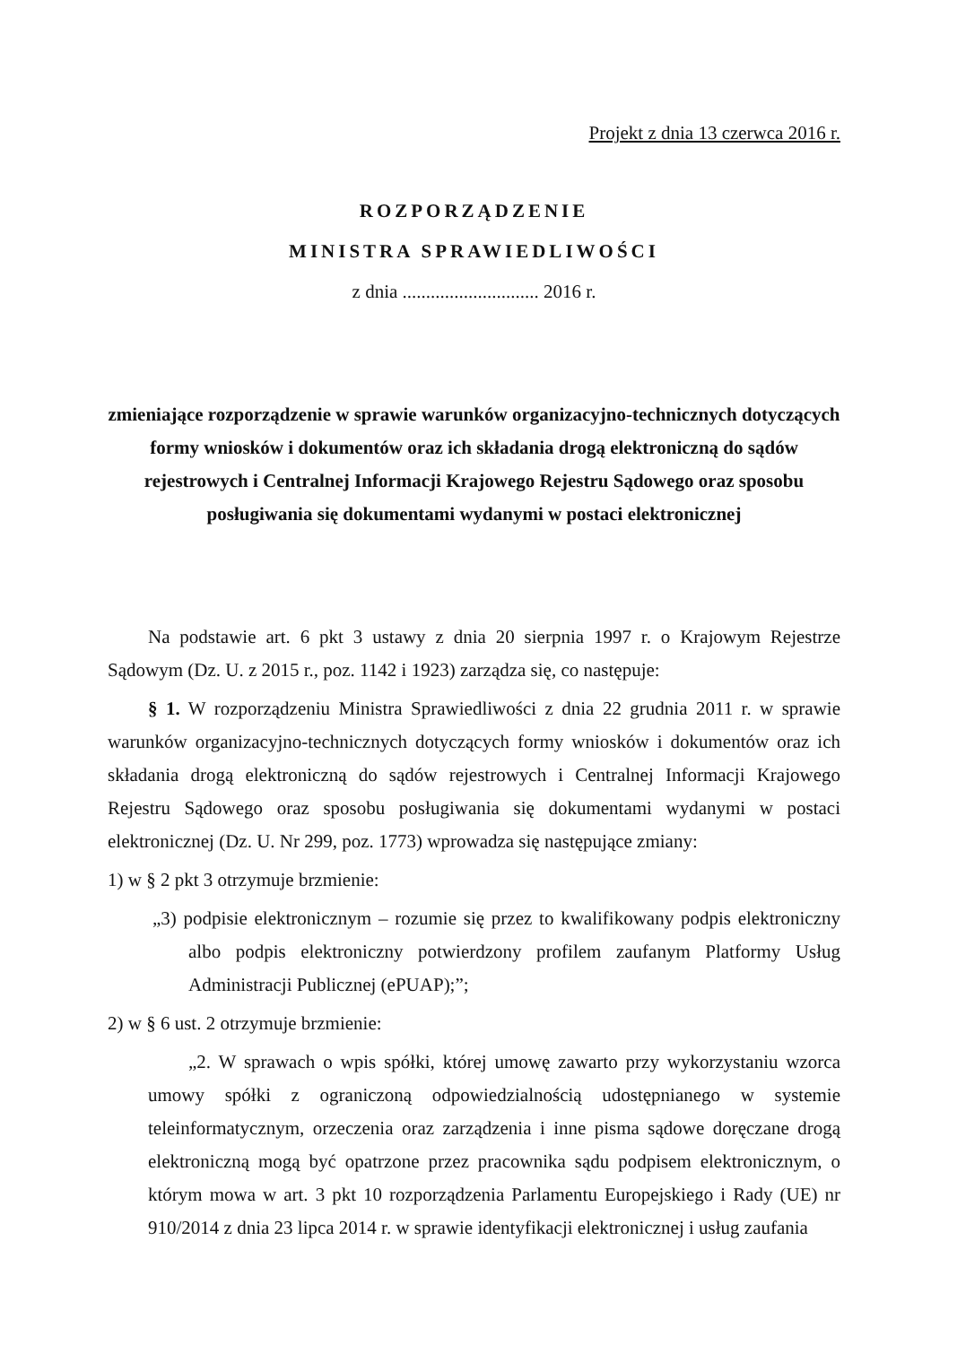Projekt z dnia 13 czerwca 2016 r.
ROZPORZĄDZENIE
MINISTRA SPRAWIEDLIWOŚCI
z dnia ............................. 2016 r.
zmieniające rozporządzenie w sprawie warunków organizacyjno-technicznych dotyczących formy wniosków i dokumentów oraz ich składania drogą elektroniczną do sądów rejestrowych i Centralnej Informacji Krajowego Rejestru Sądowego oraz sposobu posługiwania się dokumentami wydanymi w postaci elektronicznej
Na podstawie art. 6 pkt 3 ustawy z dnia 20 sierpnia 1997 r. o Krajowym Rejestrze Sądowym (Dz. U. z 2015 r., poz. 1142 i 1923) zarządza się, co następuje:
§ 1. W rozporządzeniu Ministra Sprawiedliwości z dnia 22 grudnia 2011 r. w sprawie warunków organizacyjno-technicznych dotyczących formy wniosków i dokumentów oraz ich składania drogą elektroniczną do sądów rejestrowych i Centralnej Informacji Krajowego Rejestru Sądowego oraz sposobu posługiwania się dokumentami wydanymi w postaci elektronicznej (Dz. U. Nr 299, poz. 1773) wprowadza się następujące zmiany:
1) w § 2 pkt 3 otrzymuje brzmienie:
„3) podpisie elektronicznym – rozumie się przez to kwalifikowany podpis elektroniczny albo podpis elektroniczny potwierdzony profilem zaufanym Platformy Usług Administracji Publicznej (ePUAP);”;
2) w § 6 ust. 2 otrzymuje brzmienie:
„2. W sprawach o wpis spółki, której umowę zawarto przy wykorzystaniu wzorca umowy spółki z ograniczoną odpowiedzialnością udostępnianego w systemie teleinformatycznym, orzeczenia oraz zarządzenia i inne pisma sądowe doręczane drogą elektroniczną mogą być opatrzone przez pracownika sądu podpisem elektronicznym, o którym mowa w art. 3 pkt 10 rozporządzenia Parlamentu Europejskiego i Rady (UE) nr 910/2014 z dnia 23 lipca 2014 r. w sprawie identyfikacji elektronicznej i usług zaufania